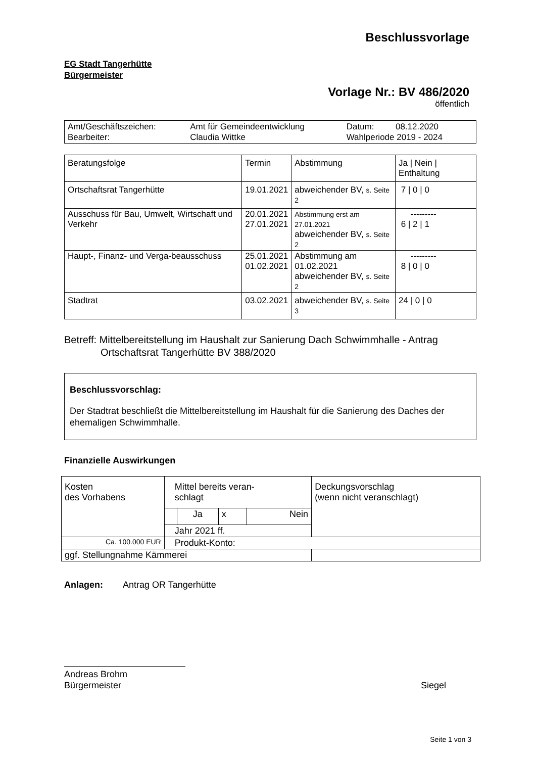Beschlussvorlage
EG Stadt Tangerhütte
Bürgermeister
Vorlage Nr.: BV 486/2020
öffentlich
| Amt/Geschäftszeichen: Bearbeiter: | Amt für Gemeindeentwicklung Claudia Wittke | Datum: 08.12.2020 Wahlperiode 2019 - 2024 |
| Beratungsfolge | Termin | Abstimmung | Ja / Nein / Enthaltung |
| --- | --- | --- | --- |
| Ortschaftsrat Tangerhütte | 19.01.2021 | abweichender BV, s. Seite 2 | 7 / 0 / 0 |
| Ausschuss für Bau, Umwelt, Wirtschaft und Verkehr | 20.01.2021 27.01.2021 | Abstimmung erst am 27.01.2021 abweichender BV, s. Seite 2 | --------- 6 / 2 / 1 |
| Haupt-, Finanz- und Verga-beausschuss | 25.01.2021 01.02.2021 | Abstimmung am 01.02.2021 abweichender BV, s. Seite 2 | --------- 8 / 0 / 0 |
| Stadtrat | 03.02.2021 | abweichender BV, s. Seite 3 | 24 / 0 / 0 |
Betreff: Mittelbereitstellung im Haushalt zur Sanierung Dach Schwimmhalle - Antrag
Ortschaftsrat Tangerhütte BV 388/2020
Beschlussvorschlag:
Der Stadtrat beschließt die Mittelbereitstellung im Haushalt für die Sanierung des Daches der ehemaligen Schwimmhalle.
Finanzielle Auswirkungen
| Kosten des Vorhabens | Mittel bereits veran- schlagt | | | | Deckungsvorschlag (wenn nicht veranschlagt) |
| | | Ja | x | Nein | |
| | Jahr 2021 ff. | | | | |
| Ca. 100.000 EUR | Produkt-Konto: | | | | |
| ggf. Stellungnahme Kämmerei | | | | | |
Anlagen: Antrag OR Tangerhütte
Andreas Brohm
Bürgermeister Siegel
Seite 1 von 3